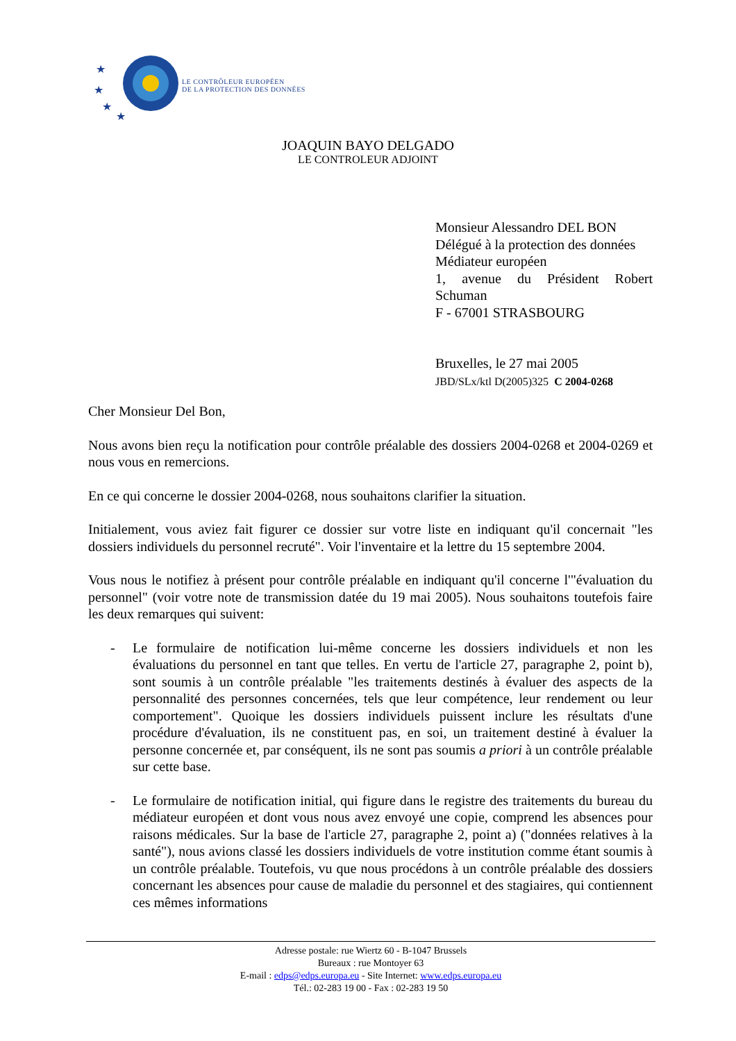★
★
★
★
LE CONTRÔLEUR EUROPÉEN
DE LA PROTECTION DES DONNÉES
JOAQUIN BAYO DELGADO
LE CONTROLEUR ADJOINT
Monsieur Alessandro DEL BON
Délégué à la protection des données
Médiateur européen
1, avenue du Président Robert Schuman
F - 67001 STRASBOURG
Bruxelles, le 27 mai 2005
JBD/SLx/ktl D(2005)325 C 2004-0268
Cher Monsieur Del Bon,
Nous avons bien reçu la notification pour contrôle préalable des dossiers 2004-0268 et 2004-0269 et nous vous en remercions.
En ce qui concerne le dossier 2004-0268, nous souhaitons clarifier la situation.
Initialement, vous aviez fait figurer ce dossier sur votre liste en indiquant qu'il concernait "les dossiers individuels du personnel recruté". Voir l'inventaire et la lettre du 15 septembre 2004.
Vous nous le notifiez à présent pour contrôle préalable en indiquant qu'il concerne l'"évaluation du personnel" (voir votre note de transmission datée du 19 mai 2005). Nous souhaitons toutefois faire les deux remarques qui suivent:
- Le formulaire de notification lui-même concerne les dossiers individuels et non les évaluations du personnel en tant que telles. En vertu de l'article 27, paragraphe 2, point b), sont soumis à un contrôle préalable "les traitements destinés à évaluer des aspects de la personnalité des personnes concernées, tels que leur compétence, leur rendement ou leur comportement". Quoique les dossiers individuels puissent inclure les résultats d'une procédure d'évaluation, ils ne constituent pas, en soi, un traitement destiné à évaluer la personne concernée et, par conséquent, ils ne sont pas soumis a priori à un contrôle préalable sur cette base.
- Le formulaire de notification initial, qui figure dans le registre des traitements du bureau du médiateur européen et dont vous nous avez envoyé une copie, comprend les absences pour raisons médicales. Sur la base de l'article 27, paragraphe 2, point a) ("données relatives à la santé"), nous avions classé les dossiers individuels de votre institution comme étant soumis à un contrôle préalable. Toutefois, vu que nous procédons à un contrôle préalable des dossiers concernant les absences pour cause de maladie du personnel et des stagiaires, qui contiennent ces mêmes informations
Adresse postale: rue Wiertz 60 - B-1047 Brussels
Bureaux : rue Montoyer 63
E-mail : edps@edps.europa.eu - Site Internet: www.edps.europa.eu
Tél.: 02-283 19 00 - Fax : 02-283 19 50